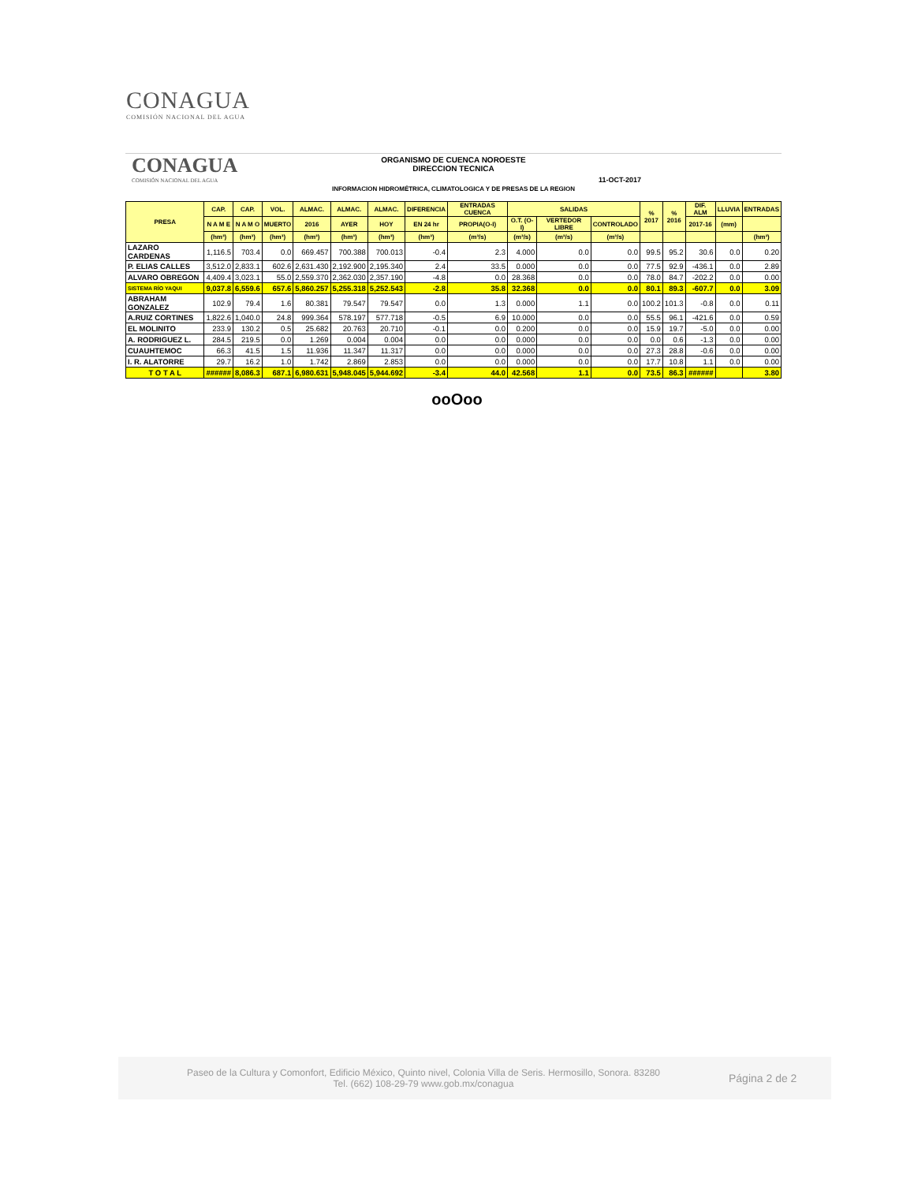CONAGUA
COMISIÓN NACIONAL DEL AGUA
CONAGUA
COMISIÓN NACIONAL DEL AGUA
ORGANISMO DE CUENCA NOROESTE
DIRECCION TECNICA
11-OCT-2017
INFORMACION HIDROMÉTRICA, CLIMATOLOGICA Y DE PRESAS DE LA REGION
| PRESA | CAP. | CAP. | VOL. | ALMAC. | ALMAC. | ALMAC. | DIFERENCIA | ENTRADAS CUENCA | SALIDAS | | | % 2017 | % 2016 | DIF. ALM | LLUVIA | ENTRADAS |
| --- | --- | --- | --- | --- | --- | --- | --- | --- | --- | --- | --- | --- | --- | --- | --- | --- |
| | N A M E | N A M O | MUERTO | 2016 | AYER | HOY | EN 24 hr | PROPIA(O-I) | O.T. (O-I) | VERTEDOR LIBRE | CONTROLADO | | | 2017-16 | (mm) | |
| | (hm³) | (hm³) | (hm³) | (hm³) | (hm³) | (hm³) | (hm³) | (m³/s) | (m³/s) | (m³/s) | (m³/s) | | | | | (hm³) |
| LAZARO CARDENAS | 1,116.5 | 703.4 | 0.0 | 669.457 | 700.388 | 700.013 | -0.4 | 2.3 | 4.000 | 0.0 | 0.0 | 99.5 | 95.2 | 30.6 | 0.0 | 0.20 |
| P. ELIAS CALLES | 3,512.0 | 2,833.1 | 602.6 | 2,631.430 | 2,192.900 | 2,195.340 | 2.4 | 33.5 | 0.000 | 0.0 | 0.0 | 77.5 | 92.9 | -436.1 | 0.0 | 2.89 |
| ALVARO OBREGON | 4,409.4 | 3,023.1 | 55.0 | 2,559.370 | 2,362.030 | 2,357.190 | -4.8 | 0.0 | 28.368 | 0.0 | 0.0 | 78.0 | 84.7 | -202.2 | 0.0 | 0.00 |
| SISTEMA RÍO YAQUI | 9,037.8 | 6,559.6 | 657.6 | 5,860.257 | 5,255.318 | 5,252.543 | -2.8 | 35.8 | 32.368 | 0.0 | 0.0 | 80.1 | 89.3 | -607.7 | 0.0 | 3.09 |
| ABRAHAM GONZALEZ | 102.9 | 79.4 | 1.6 | 80.381 | 79.547 | 79.547 | 0.0 | 1.3 | 0.000 | 1.1 | 0.0 | 100.2 | 101.3 | -0.8 | 0.0 | 0.11 |
| A.RUIZ CORTINES | 1,822.6 | 1,040.0 | 24.8 | 999.364 | 578.197 | 577.718 | -0.5 | 6.9 | 10.000 | 0.0 | 0.0 | 55.5 | 96.1 | -421.6 | 0.0 | 0.59 |
| EL MOLINITO | 233.9 | 130.2 | 0.5 | 25.682 | 20.763 | 20.710 | -0.1 | 0.0 | 0.200 | 0.0 | 0.0 | 15.9 | 19.7 | -5.0 | 0.0 | 0.00 |
| A. RODRIGUEZ L. | 284.5 | 219.5 | 0.0 | 1.269 | 0.004 | 0.004 | 0.0 | 0.0 | 0.000 | 0.0 | 0.0 | 0.0 | 0.6 | -1.3 | 0.0 | 0.00 |
| CUAUHTEMOC | 66.3 | 41.5 | 1.5 | 11.936 | 11.347 | 11.317 | 0.0 | 0.0 | 0.000 | 0.0 | 0.0 | 27.3 | 28.8 | -0.6 | 0.0 | 0.00 |
| I. R. ALATORRE | 29.7 | 16.2 | 1.0 | 1.742 | 2.869 | 2.853 | 0.0 | 0.0 | 0.000 | 0.0 | 0.0 | 17.7 | 10.8 | 1.1 | 0.0 | 0.00 |
| T O T A L | ###### | 8,086.3 | 687.1 | 6,980.631 | 5,948.045 | 5,944.692 | -3.4 | 44.0 | 42.568 | 1.1 | 0.0 | 73.5 | 86.3 | ###### | | 3.80 |
ooOoo
Paseo de la Cultura y Comonfort, Edificio México, Quinto nivel, Colonia Villa de Seris. Hermosillo, Sonora. 83280
Tel. (662) 108-29-79 www.gob.mx/conagua
Página 2 de 2